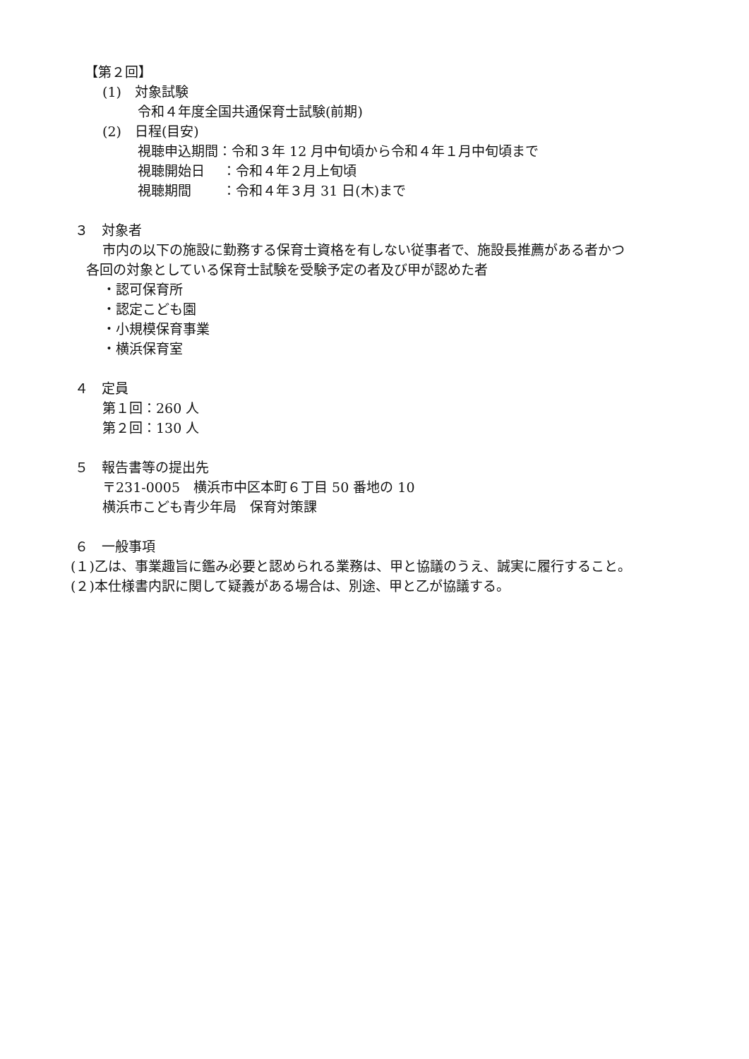【第２回】
(1)　対象試験
令和４年度全国共通保育士試験(前期)
(2)　日程(目安)
視聴申込期間：令和３年 12 月中旬頃から令和４年１月中旬頃まで
視聴開始日　 ：令和４年２月上旬頃
視聴期間　　 ：令和４年３月 31 日(木)まで
３　対象者
市内の以下の施設に勤務する保育士資格を有しない従事者で、施設長推薦がある者かつ
各回の対象としている保育士試験を受験予定の者及び甲が認めた者
・認可保育所
・認定こども園
・小規模保育事業
・横浜保育室
４　定員
第１回：260 人
第２回：130 人
５　報告書等の提出先
〒231-0005　横浜市中区本町６丁目 50 番地の 10
横浜市こども青少年局　保育対策課
６　一般事項
(１)乙は、事業趣旨に鑑み必要と認められる業務は、甲と協議のうえ、誠実に履行すること。
(２)本仕様書内訳に関して疑義がある場合は、別途、甲と乙が協議する。